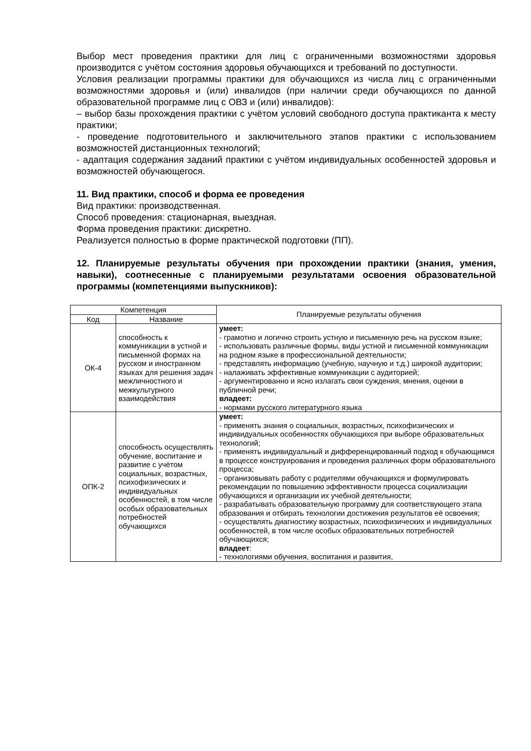Выбор мест проведения практики для лиц с ограниченными возможностями здоровья производится с учётом состояния здоровья обучающихся и требований по доступности.
Условия реализации программы практики для обучающихся из числа лиц с ограниченными возможностями здоровья и (или) инвалидов (при наличии среди обучающихся по данной образовательной программе лиц с ОВЗ и (или) инвалидов):
– выбор базы прохождения практики с учётом условий свободного доступа практиканта к месту практики;
- проведение подготовительного и заключительного этапов практики с использованием возможностей дистанционных технологий;
- адаптация содержания заданий практики с учётом индивидуальных особенностей здоровья и возможностей обучающегося.
11. Вид практики, способ и форма ее проведения
Вид практики: производственная.
Способ проведения: стационарная, выездная.
Форма проведения практики: дискретно.
Реализуется полностью в форме практической подготовки (ПП).
12. Планируемые результаты обучения при прохождении практики (знания, умения, навыки), соотнесенные с планируемыми результатами освоения образовательной программы (компетенциями выпускников):
| Компетенция | | Планируемые результаты обучения |
| --- | --- | --- |
| Код | Название | |
| ОК-4 | способность к коммуникации в устной и письменной формах на русском и иностранном языках для решения задач межличностного и межкультурного взаимодействия | умеет: - грамотно и логично строить устную и письменную речь на русском языке; - использовать различные формы, виды устной и письменной коммуникации на родном языке в профессиональной деятельности; - представлять информацию (учебную, научную и т.д.) широкой аудитории; - налаживать эффективные коммуникации с аудиторией; - аргументированно и ясно излагать свои суждения, мнения, оценки в публичной речи; владеет: - нормами русского литературного языка |
| ОПК-2 | способность осуществлять обучение, воспитание и развитие с учётом социальных, возрастных, психофизических и индивидуальных особенностей, в том числе особых образовательных потребностей обучающихся | умеет: - применять знания о социальных, возрастных, психофизических и индивидуальных особенностях обучающихся при выборе образовательных технологий; - применять индивидуальный и дифференцированный подход к обучающимся в процессе конструирования и проведения различных форм образовательного процесса; - организовывать работу с родителями обучающихся и формулировать рекомендации по повышению эффективности процесса социализации обучающихся и организации их учебной деятельности; - разрабатывать образовательную программу для соответствующего этапа образования и отбирать технологии достижения результатов её освоения; - осуществлять диагностику возрастных, психофизических и индивидуальных особенностей, в том числе особых образовательных потребностей обучающихся; владеет : - технологиями обучения, воспитания и развития, |